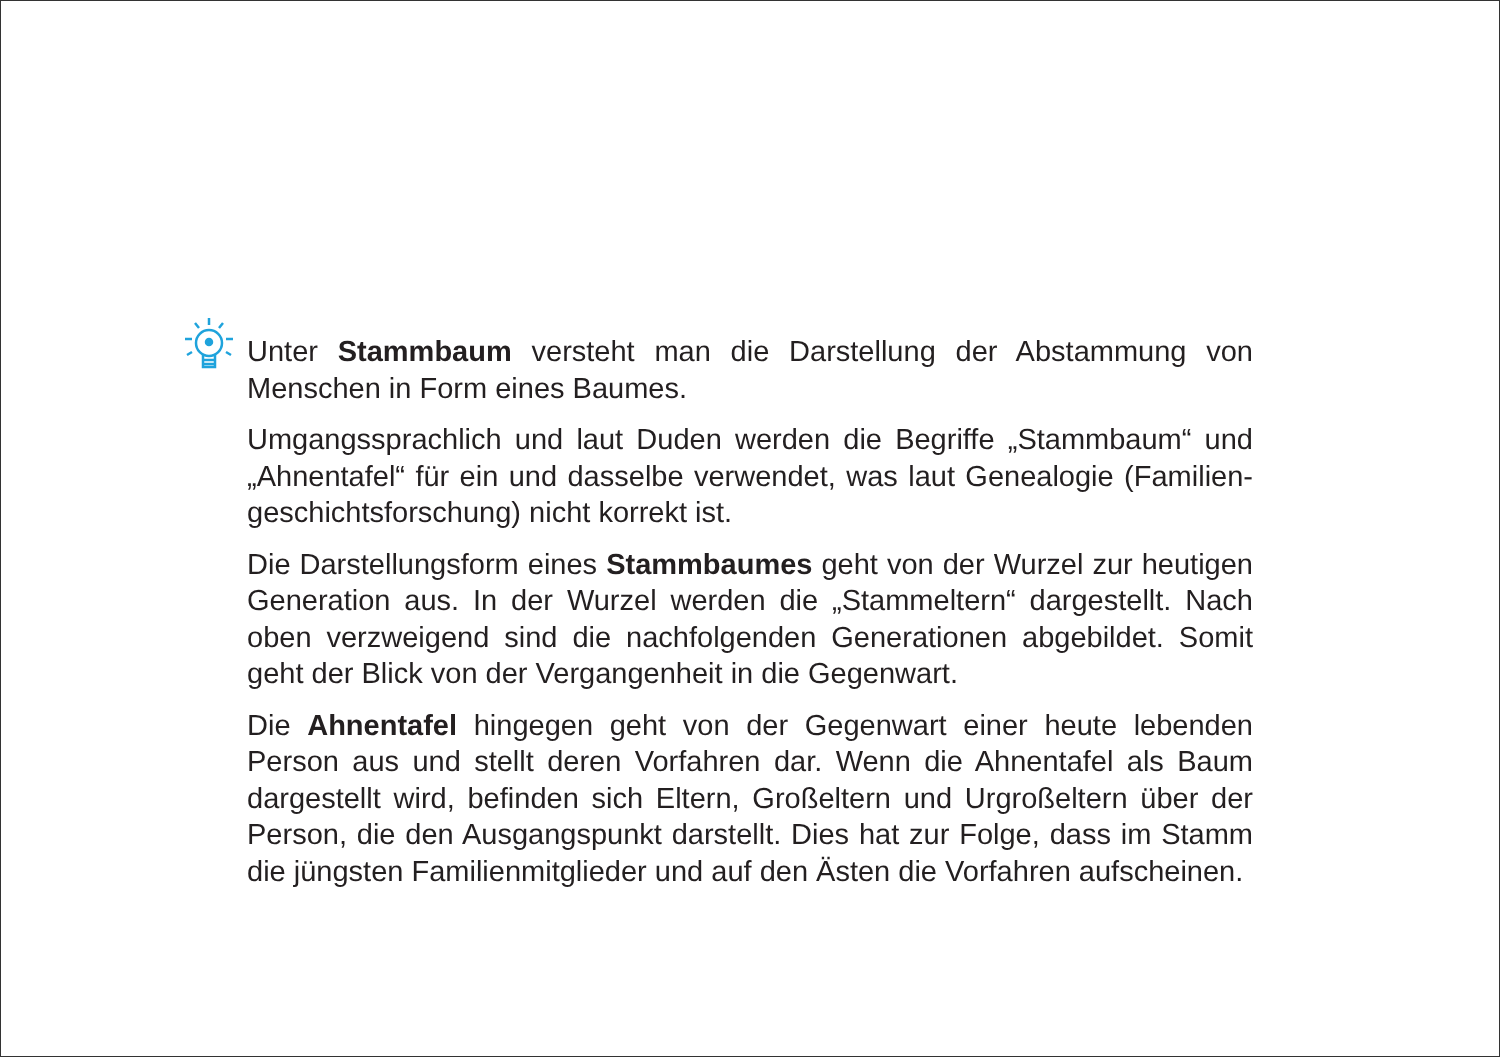Unter Stammbaum versteht man die Darstellung der Abstammung von Menschen in Form eines Baumes.
Umgangssprachlich und laut Duden werden die Begriffe „Stammbaum“ und „Ahnentafel“ für ein und dasselbe verwendet, was laut Genealogie (Familien­geschichtsforschung) nicht korrekt ist.
Die Darstellungsform eines Stammbaumes geht von der Wurzel zur heu­tigen Generation aus. In der Wurzel werden die „Stammeltern“ dargestellt. Nach oben verzweigend sind die nachfolgenden Generationen abgebildet. Somit geht der Blick von der Vergangenheit in die Gegenwart.
Die Ahnentafel hingegen geht von der Gegenwart einer heute lebenden Person aus und stellt deren Vorfahren dar. Wenn die Ahnentafel als Baum dargestellt wird, befinden sich Eltern, Großeltern und Urgroßeltern über der Person, die den Ausgangspunkt darstellt. Dies hat zur Folge, dass im Stamm die jüngsten Familienmitglieder und auf den Ästen die Vorfahren aufscheinen.